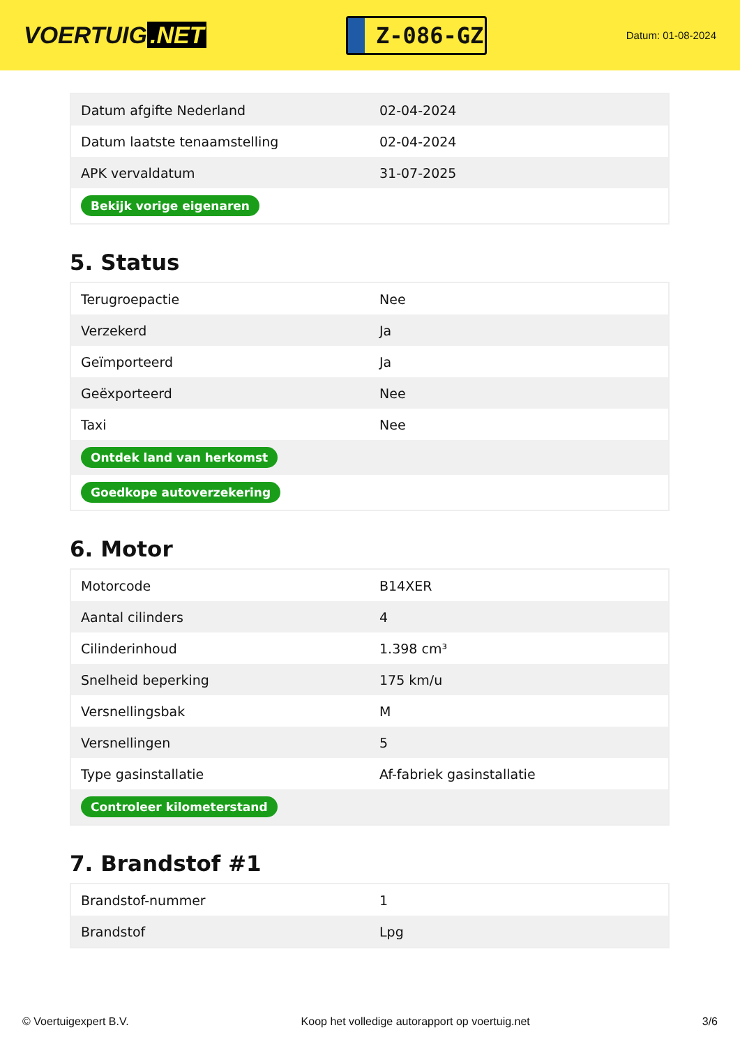VOERTUIG.NET
Z-086-GZ
Datum: 01-08-2024
| Datum afgifte Nederland | 02-04-2024 |
| Datum laatste tenaamstelling | 02-04-2024 |
| APK vervaldatum | 31-07-2025 |
| Bekijk vorige eigenaren | |
5. Status
| Terugroepactie | Nee |
| Verzekerd | Ja |
| Geïmporteerd | Ja |
| Geëxporteerd | Nee |
| Taxi | Nee |
| Ontdek land van herkomst | |
| Goedkope autoverzekering | |
6. Motor
| Motorcode | B14XER |
| Aantal cilinders | 4 |
| Cilinderinhoud | 1.398 cm³ |
| Snelheid beperking | 175 km/u |
| Versnellingsbak | M |
| Versnellingen | 5 |
| Type gasinstallatie | Af-fabriek gasinstallatie |
| Controleer kilometerstand | |
7. Brandstof #1
| Brandstof-nummer | 1 |
| Brandstof | Lpg |
© Voertuigexpert B.V. Koop het volledige autorapport op voertuig.net 3/6